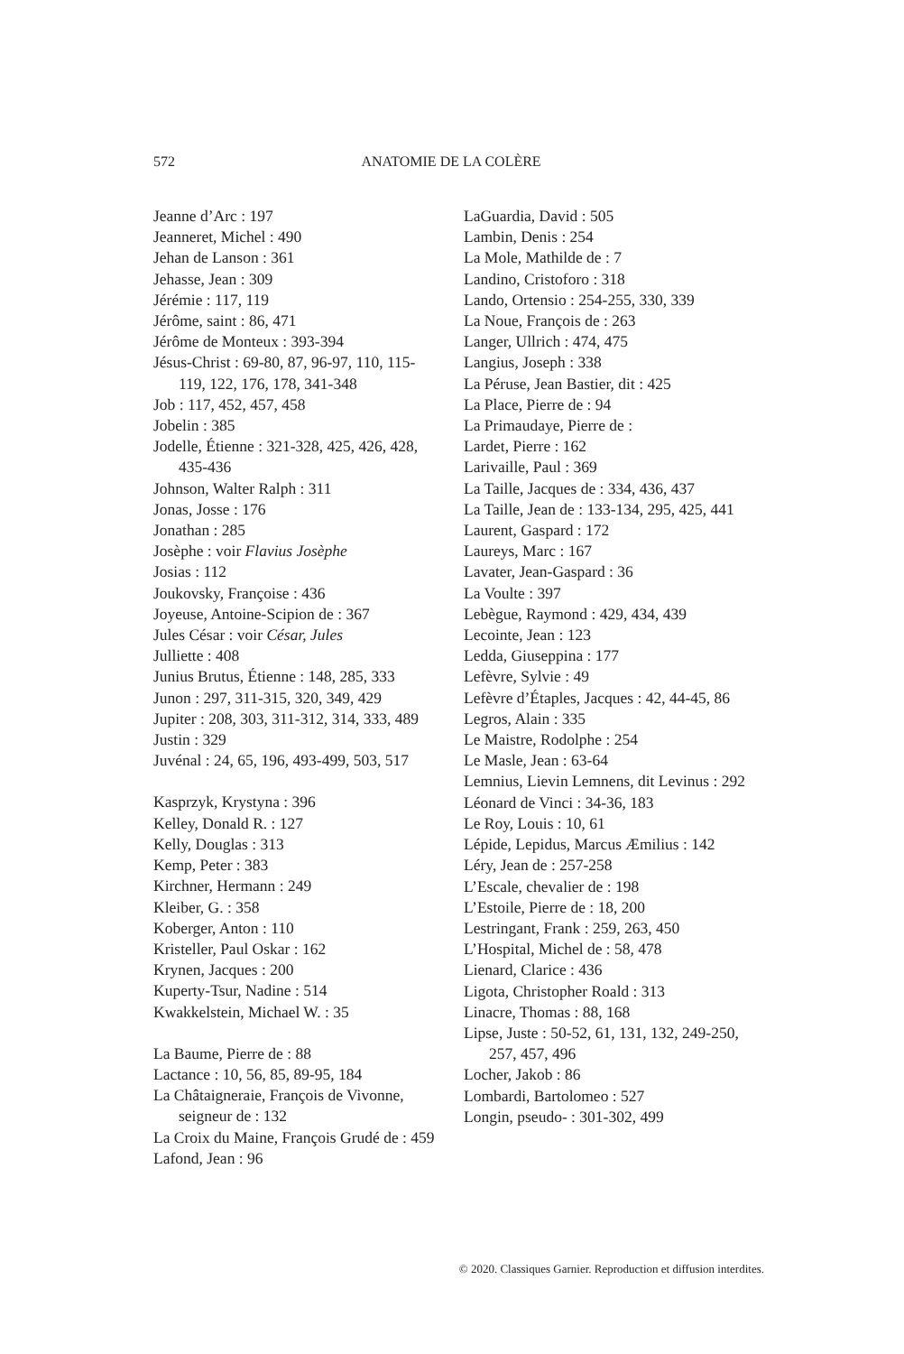572 ANATOMIE DE LA COLÈRE
Jeanne d’Arc : 197
Jeanneret, Michel : 490
Jehan de Lanson : 361
Jehasse, Jean : 309
Jérémie : 117, 119
Jérôme, saint : 86, 471
Jérôme de Monteux : 393-394
Jésus-Christ : 69-80, 87, 96-97, 110, 115-119, 122, 176, 178, 341-348
Job : 117, 452, 457, 458
Jobelin : 385
Jodelle, Étienne : 321-328, 425, 426, 428, 435-436
Johnson, Walter Ralph : 311
Jonas, Josse : 176
Jonathan : 285
Josèphe : voir Flavius Josèphe
Josias : 112
Joukovsky, Françoise : 436
Joyeuse, Antoine-Scipion de : 367
Jules César : voir César, Jules
Julliette : 408
Junius Brutus, Étienne : 148, 285, 333
Junon : 297, 311-315, 320, 349, 429
Jupiter : 208, 303, 311-312, 314, 333, 489
Justin : 329
Juvénal : 24, 65, 196, 493-499, 503, 517
Kasprzyk, Krystyna : 396
Kelley, Donald R. : 127
Kelly, Douglas : 313
Kemp, Peter : 383
Kirchner, Hermann : 249
Kleiber, G. : 358
Koberger, Anton : 110
Kristeller, Paul Oskar : 162
Krynen, Jacques : 200
Kuperty-Tsur, Nadine : 514
Kwakkelstein, Michael W. : 35
La Baume, Pierre de : 88
Lactance : 10, 56, 85, 89-95, 184
La Châtaigneraie, François de Vivonne, seigneur de : 132
La Croix du Maine, François Grudé de : 459
Lafond, Jean : 96
LaGuardia, David : 505
Lambin, Denis : 254
La Mole, Mathilde de : 7
Landino, Cristoforo : 318
Lando, Ortensio : 254-255, 330, 339
La Noue, François de : 263
Langer, Ullrich : 474, 475
Langius, Joseph : 338
La Péruse, Jean Bastier, dit : 425
La Place, Pierre de : 94
La Primaudaye, Pierre de :
Lardet, Pierre : 162
Larivaille, Paul : 369
La Taille, Jacques de : 334, 436, 437
La Taille, Jean de : 133-134, 295, 425, 441
Laurent, Gaspard : 172
Laureys, Marc : 167
Lavater, Jean-Gaspard : 36
La Voulte : 397
Lebègue, Raymond : 429, 434, 439
Lecointe, Jean : 123
Ledda, Giuseppina : 177
Lefèvre, Sylvie : 49
Lefèvre d’Étaples, Jacques : 42, 44-45, 86
Legros, Alain : 335
Le Maistre, Rodolphe : 254
Le Masle, Jean : 63-64
Lemnius, Lievin Lemnens, dit Levinus : 292
Léonard de Vinci : 34-36, 183
Le Roy, Louis : 10, 61
Lépide, Lepidus, Marcus Æmilius : 142
Léry, Jean de : 257-258
L’Escale, chevalier de : 198
L’Estoile, Pierre de : 18, 200
Lestringant, Frank : 259, 263, 450
L’Hospital, Michel de : 58, 478
Lienard, Clarice : 436
Ligota, Christopher Roald : 313
Linacre, Thomas : 88, 168
Lipse, Juste : 50-52, 61, 131, 132, 249-250, 257, 457, 496
Locher, Jakob : 86
Lombardi, Bartolomeo : 527
Longin, pseudo- : 301-302, 499
© 2020. Classiques Garnier. Reproduction et diffusion interdites.